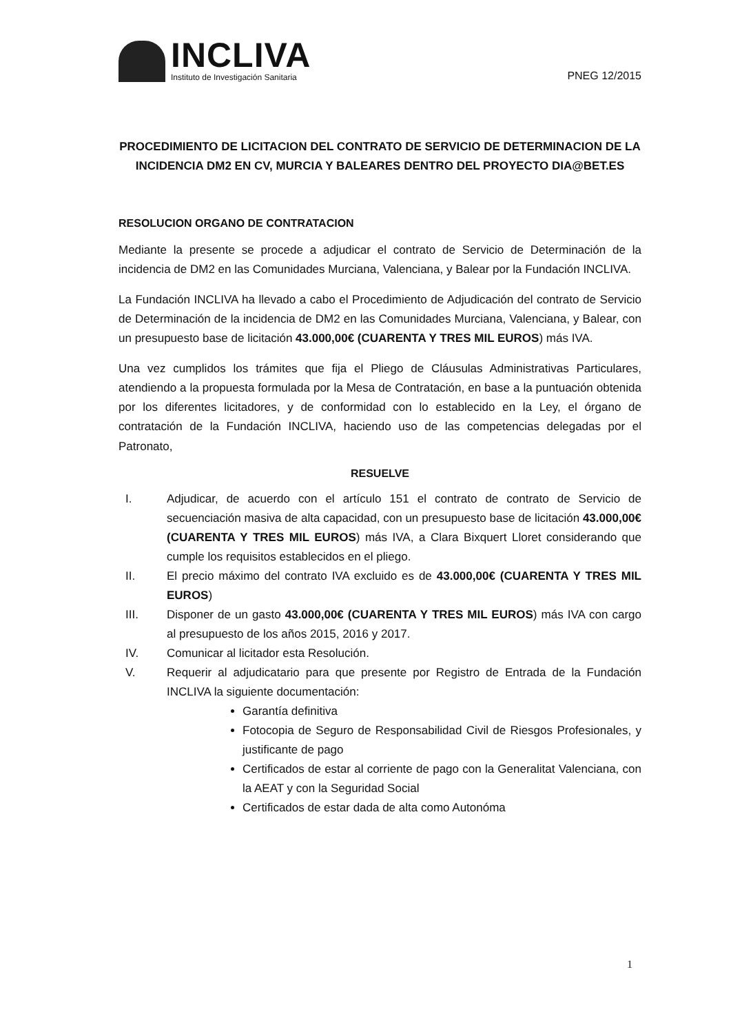INCLIVA
Instituto de Investigación Sanitaria
PNEG 12/2015
PROCEDIMIENTO DE LICITACION DEL CONTRATO DE SERVICIO DE DETERMINACION DE LA INCIDENCIA DM2 EN CV, MURCIA Y BALEARES DENTRO DEL PROYECTO DIA@BET.ES
RESOLUCION ORGANO DE CONTRATACION
Mediante la presente se procede a adjudicar el contrato de Servicio de Determinación de la incidencia de DM2 en las Comunidades Murciana, Valenciana, y Balear por la Fundación INCLIVA.
La Fundación INCLIVA ha llevado a cabo el Procedimiento de Adjudicación del contrato de Servicio de Determinación de la incidencia de DM2 en las Comunidades Murciana, Valenciana, y Balear, con un presupuesto base de licitación 43.000,00€ (CUARENTA Y TRES MIL EUROS) más IVA.
Una vez cumplidos los trámites que fija el Pliego de Cláusulas Administrativas Particulares, atendiendo a la propuesta formulada por la Mesa de Contratación, en base a la puntuación obtenida por los diferentes licitadores, y de conformidad con lo establecido en la Ley, el órgano de contratación de la Fundación INCLIVA, haciendo uso de las competencias delegadas por el Patronato,
RESUELVE
I. Adjudicar, de acuerdo con el artículo 151 el contrato de contrato de Servicio de secuenciación masiva de alta capacidad, con un presupuesto base de licitación 43.000,00€ (CUARENTA Y TRES MIL EUROS) más IVA, a Clara Bixquert Lloret considerando que cumple los requisitos establecidos en el pliego.
II. El precio máximo del contrato IVA excluido es de 43.000,00€ (CUARENTA Y TRES MIL EUROS)
III. Disponer de un gasto 43.000,00€ (CUARENTA Y TRES MIL EUROS) más IVA con cargo al presupuesto de los años 2015, 2016 y 2017.
IV. Comunicar al licitador esta Resolución.
V. Requerir al adjudicatario para que presente por Registro de Entrada de la Fundación INCLIVA la siguiente documentación:
Garantía definitiva
Fotocopia de Seguro de Responsabilidad Civil de Riesgos Profesionales, y justificante de pago
Certificados de estar al corriente de pago con la Generalitat Valenciana, con la AEAT y con la Seguridad Social
Certificados de estar dada de alta como Autonóma
1